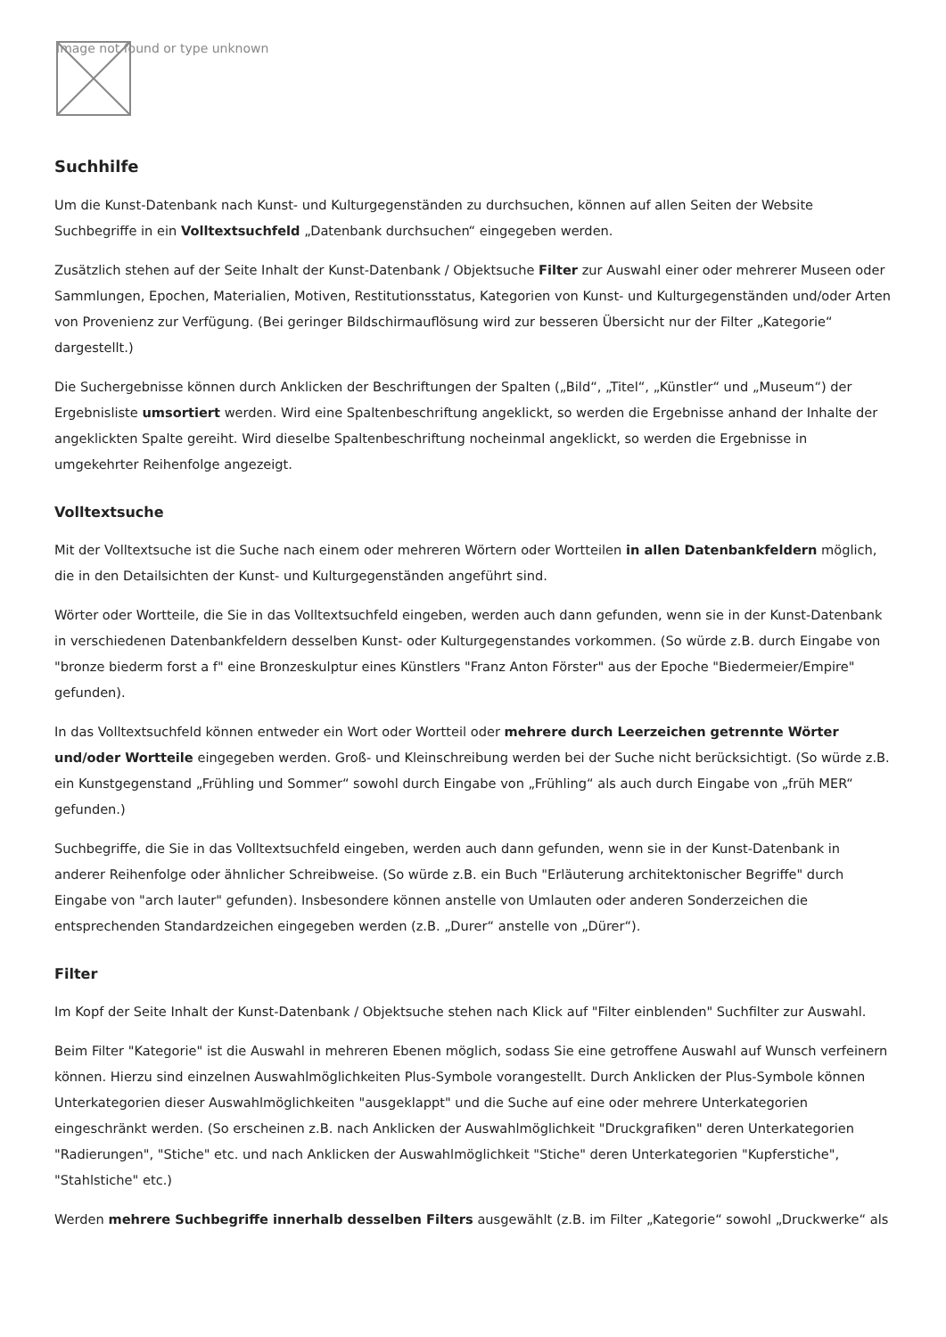Image not found or type unknown
Suchhilfe
Um die Kunst-Datenbank nach Kunst- und Kulturgegenständen zu durchsuchen, können auf allen Seiten der Website Suchbegriffe in ein Volltextsuchfeld „Datenbank durchsuchen“ eingegeben werden.
Zusätzlich stehen auf der Seite Inhalt der Kunst-Datenbank / Objektsuche Filter zur Auswahl einer oder mehrerer Museen oder Sammlungen, Epochen, Materialien, Motiven, Restitutionsstatus, Kategorien von Kunst- und Kulturgegenständen und/oder Arten von Provenienz zur Verfügung. (Bei geringer Bildschirmauflösung wird zur besseren Übersicht nur der Filter „Kategorie“ dargestellt.)
Die Suchergebnisse können durch Anklicken der Beschriftungen der Spalten („Bild“, „Titel“, „Künstler“ und „Museum“) der Ergebnisliste umsortiert werden. Wird eine Spaltenbeschriftung angeklickt, so werden die Ergebnisse anhand der Inhalte der angeklickten Spalte gereiht. Wird dieselbe Spaltenbeschriftung nocheinmal angeklickt, so werden die Ergebnisse in umgekehrter Reihenfolge angezeigt.
Volltextsuche
Mit der Volltextsuche ist die Suche nach einem oder mehreren Wörtern oder Wortteilen in allen Datenbankfeldern möglich, die in den Detailsichten der Kunst- und Kulturgegenständen angeführt sind.
Wörter oder Wortteile, die Sie in das Volltextsuchfeld eingeben, werden auch dann gefunden, wenn sie in der Kunst-Datenbank in verschiedenen Datenbankfeldern desselben Kunst- oder Kulturgegenstandes vorkommen. (So würde z.B. durch Eingabe von "bronze biederm forst a f" eine Bronzeskulptur eines Künstlers "Franz Anton Förster" aus der Epoche "Biedermeier/Empire" gefunden).
In das Volltextsuchfeld können entweder ein Wort oder Wortteil oder mehrere durch Leerzeichen getrennte Wörter und/oder Wortteile eingegeben werden. Groß- und Kleinschreibung werden bei der Suche nicht berücksichtigt. (So würde z.B. ein Kunstgegenstand „Frühling und Sommer“ sowohl durch Eingabe von „Frühling“ als auch durch Eingabe von „früh MER“ gefunden.)
Suchbegriffe, die Sie in das Volltextsuchfeld eingeben, werden auch dann gefunden, wenn sie in der Kunst-Datenbank in anderer Reihenfolge oder ähnlicher Schreibweise. (So würde z.B. ein Buch "Erläuterung architektonischer Begriffe" durch Eingabe von "arch lauter" gefunden). Insbesondere können anstelle von Umlauten oder anderen Sonderzeichen die entsprechenden Standardzeichen eingegeben werden (z.B. „Durer“ anstelle von „Dürer“).
Filter
Im Kopf der Seite Inhalt der Kunst-Datenbank / Objektsuche stehen nach Klick auf "Filter einblenden" Suchfilter zur Auswahl.
Beim Filter "Kategorie" ist die Auswahl in mehreren Ebenen möglich, sodass Sie eine getroffene Auswahl auf Wunsch verfeinern können. Hierzu sind einzelnen Auswahlmöglichkeiten Plus-Symbole vorangestellt. Durch Anklicken der Plus-Symbole können Unterkategorien dieser Auswahlmöglichkeiten "ausgeklappt" und die Suche auf eine oder mehrere Unterkategorien eingeschränkt werden. (So erscheinen z.B. nach Anklicken der Auswahlmöglichkeit "Druckgrafiken" deren Unterkategorien "Radierungen", "Stiche" etc. und nach Anklicken der Auswahlmöglichkeit "Stiche" deren Unterkategorien "Kupferstiche", "Stahlstiche" etc.)
Werden mehrere Suchbegriffe innerhalb desselben Filters ausgewählt (z.B. im Filter „Kategorie“ sowohl „Druckwerke“ als